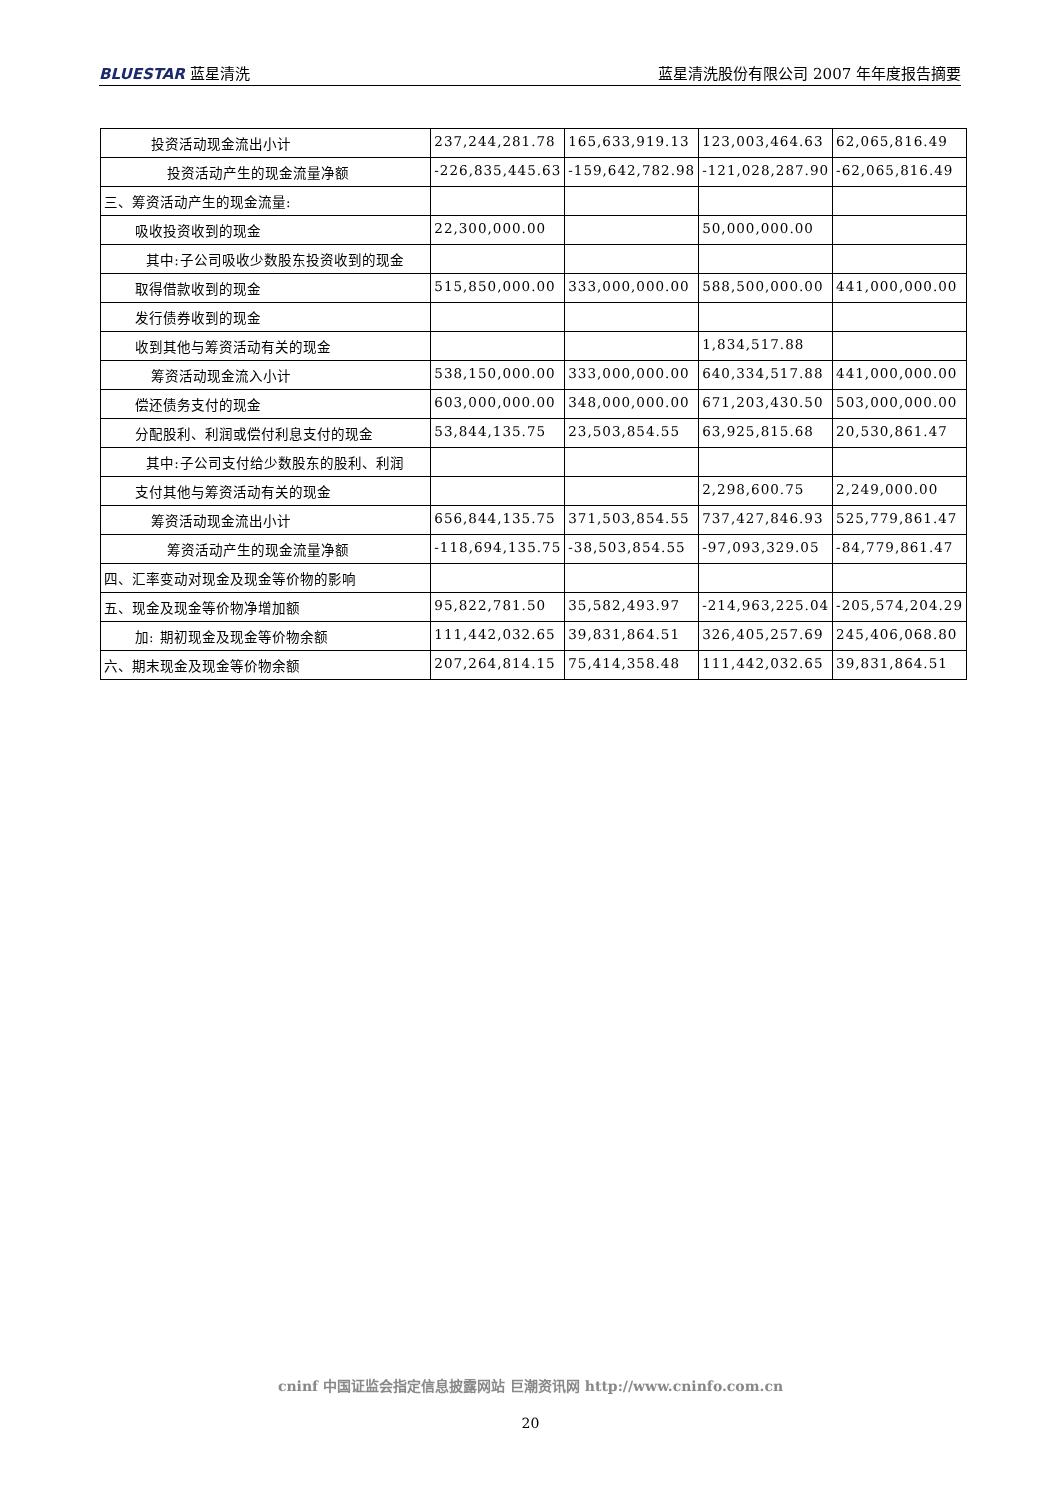BLUESTAR 蓝星清洗 蓝星清洗股份有限公司 2007 年年度报告摘要
| 投资活动现金流出小计 | 237,244,281.78 | 165,633,919.13 | 123,003,464.63 | 62,065,816.49 |
| 投资活动产生的现金流量净额 | -226,835,445.63 | -159,642,782.98 | -121,028,287.90 | -62,065,816.49 |
| 三、筹资活动产生的现金流量: | | | | |
| 吸收投资收到的现金 | 22,300,000.00 | | 50,000,000.00 | |
| 其中:子公司吸收少数股东投资收到的现金 | | | | |
| 取得借款收到的现金 | 515,850,000.00 | 333,000,000.00 | 588,500,000.00 | 441,000,000.00 |
| 发行债券收到的现金 | | | | |
| 收到其他与筹资活动有关的现金 | | | 1,834,517.88 | |
| 筹资活动现金流入小计 | 538,150,000.00 | 333,000,000.00 | 640,334,517.88 | 441,000,000.00 |
| 偿还债务支付的现金 | 603,000,000.00 | 348,000,000.00 | 671,203,430.50 | 503,000,000.00 |
| 分配股利、利润或偿付利息支付的现金 | 53,844,135.75 | 23,503,854.55 | 63,925,815.68 | 20,530,861.47 |
| 其中:子公司支付给少数股东的股利、利润 | | | | |
| 支付其他与筹资活动有关的现金 | | | 2,298,600.75 | 2,249,000.00 |
| 筹资活动现金流出小计 | 656,844,135.75 | 371,503,854.55 | 737,427,846.93 | 525,779,861.47 |
| 筹资活动产生的现金流量净额 | -118,694,135.75 | -38,503,854.55 | -97,093,329.05 | -84,779,861.47 |
| 四、汇率变动对现金及现金等价物的影响 | | | | |
| 五、现金及现金等价物净增加额 | 95,822,781.50 | 35,582,493.97 | -214,963,225.04 | -205,574,204.29 |
| 加: 期初现金及现金等价物余额 | 111,442,032.65 | 39,831,864.51 | 326,405,257.69 | 245,406,068.80 |
| 六、期末现金及现金等价物余额 | 207,264,814.15 | 75,414,358.48 | 111,442,032.65 | 39,831,864.51 |
cninf 中国证监会指定信息披露网站 巨潮资讯网 http://www.cninfo.com.cn
20